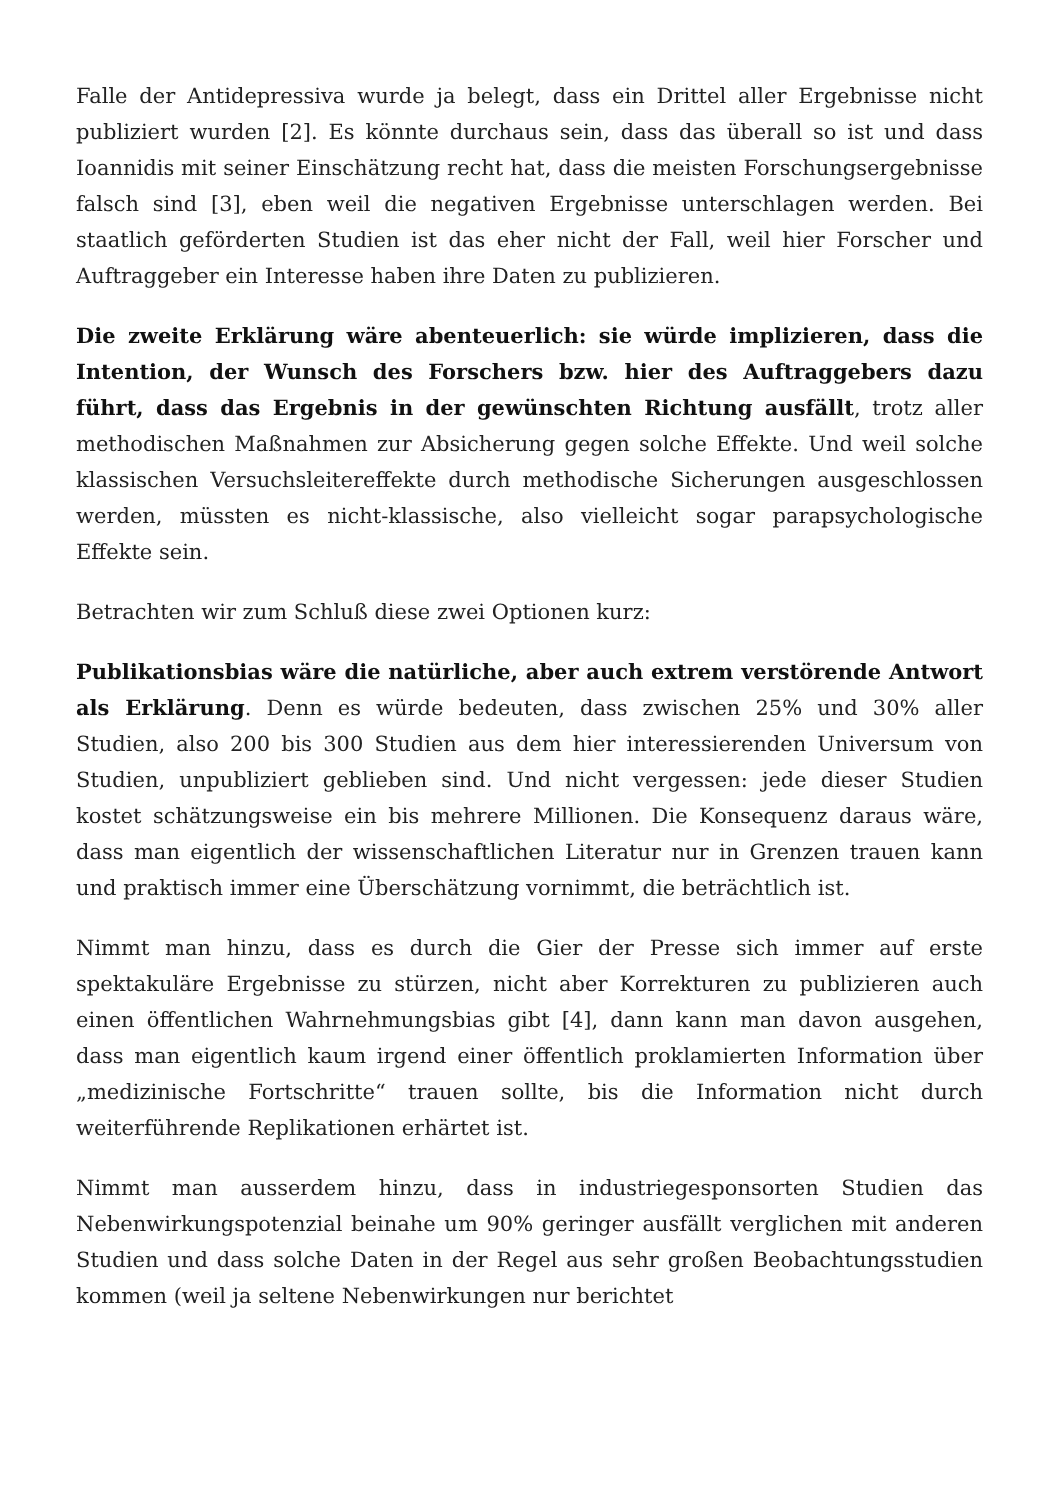Falle der Antidepressiva wurde ja belegt, dass ein Drittel aller Ergebnisse nicht publiziert wurden [2]. Es könnte durchaus sein, dass das überall so ist und dass Ioannidis mit seiner Einschätzung recht hat, dass die meisten Forschungsergebnisse falsch sind [3], eben weil die negativen Ergebnisse unterschlagen werden. Bei staatlich geförderten Studien ist das eher nicht der Fall, weil hier Forscher und Auftraggeber ein Interesse haben ihre Daten zu publizieren.
Die zweite Erklärung wäre abenteuerlich: sie würde implizieren, dass die Intention, der Wunsch des Forschers bzw. hier des Auftraggebers dazu führt, dass das Ergebnis in der gewünschten Richtung ausfällt, trotz aller methodischen Maßnahmen zur Absicherung gegen solche Effekte. Und weil solche klassischen Versuchsleitereffekte durch methodische Sicherungen ausgeschlossen werden, müssten es nicht-klassische, also vielleicht sogar parapsychologische Effekte sein.
Betrachten wir zum Schluß diese zwei Optionen kurz:
Publikationsbias wäre die natürliche, aber auch extrem verstörende Antwort als Erklärung. Denn es würde bedeuten, dass zwischen 25% und 30% aller Studien, also 200 bis 300 Studien aus dem hier interessierenden Universum von Studien, unpubliziert geblieben sind. Und nicht vergessen: jede dieser Studien kostet schätzungsweise ein bis mehrere Millionen. Die Konsequenz daraus wäre, dass man eigentlich der wissenschaftlichen Literatur nur in Grenzen trauen kann und praktisch immer eine Überschätzung vornimmt, die beträchtlich ist.
Nimmt man hinzu, dass es durch die Gier der Presse sich immer auf erste spektakuläre Ergebnisse zu stürzen, nicht aber Korrekturen zu publizieren auch einen öffentlichen Wahrnehmungsbias gibt [4], dann kann man davon ausgehen, dass man eigentlich kaum irgend einer öffentlich proklamierten Information über „medizinische Fortschritte“ trauen sollte, bis die Information nicht durch weiterführende Replikationen erhärtet ist.
Nimmt man ausserdem hinzu, dass in industriegesponsorten Studien das Nebenwirkungspotenzial beinahe um 90% geringer ausfällt verglichen mit anderen Studien und dass solche Daten in der Regel aus sehr großen Beobachtungsstudien kommen (weil ja seltene Nebenwirkungen nur berichtet